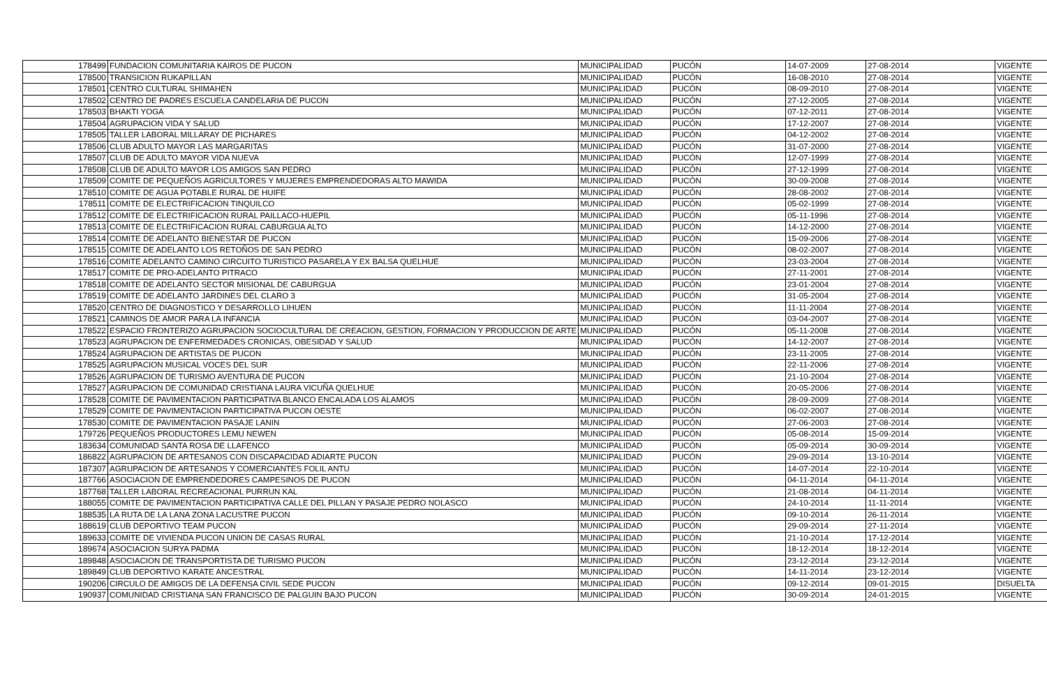| 178499 | FUNDACION COMUNITARIA KAIROS DE PUCON | MUNICIPALIDAD | PUCÓN | 14-07-2009 | 27-08-2014 | VIGENTE |
| 178500 | TRANSICION RUKAPILLAN | MUNICIPALIDAD | PUCÓN | 16-08-2010 | 27-08-2014 | VIGENTE |
| 178501 | CENTRO CULTURAL SHIMAHEN | MUNICIPALIDAD | PUCÓN | 08-09-2010 | 27-08-2014 | VIGENTE |
| 178502 | CENTRO DE PADRES ESCUELA CANDELARIA DE PUCON | MUNICIPALIDAD | PUCÓN | 27-12-2005 | 27-08-2014 | VIGENTE |
| 178503 | BHAKTI YOGA | MUNICIPALIDAD | PUCÓN | 07-12-2011 | 27-08-2014 | VIGENTE |
| 178504 | AGRUPACION VIDA Y SALUD | MUNICIPALIDAD | PUCÓN | 17-12-2007 | 27-08-2014 | VIGENTE |
| 178505 | TALLER LABORAL MILLARAY DE PICHARES | MUNICIPALIDAD | PUCÓN | 04-12-2002 | 27-08-2014 | VIGENTE |
| 178506 | CLUB ADULTO MAYOR LAS MARGARITAS | MUNICIPALIDAD | PUCÓN | 31-07-2000 | 27-08-2014 | VIGENTE |
| 178507 | CLUB DE ADULTO MAYOR VIDA NUEVA | MUNICIPALIDAD | PUCÓN | 12-07-1999 | 27-08-2014 | VIGENTE |
| 178508 | CLUB DE ADULTO MAYOR LOS AMIGOS SAN PEDRO | MUNICIPALIDAD | PUCÓN | 27-12-1999 | 27-08-2014 | VIGENTE |
| 178509 | COMITE DE PEQUEÑOS AGRICULTORES Y MUJERES EMPRENDEDORAS ALTO MAWIDA | MUNICIPALIDAD | PUCÓN | 30-09-2008 | 27-08-2014 | VIGENTE |
| 178510 | COMITE DE AGUA POTABLE RURAL DE HUIFE | MUNICIPALIDAD | PUCÓN | 28-08-2002 | 27-08-2014 | VIGENTE |
| 178511 | COMITE DE ELECTRIFICACION TINQUILCO | MUNICIPALIDAD | PUCÓN | 05-02-1999 | 27-08-2014 | VIGENTE |
| 178512 | COMITE DE ELECTRIFICACION RURAL PAILLACO-HUEPIL | MUNICIPALIDAD | PUCÓN | 05-11-1996 | 27-08-2014 | VIGENTE |
| 178513 | COMITE DE ELECTRIFICACION RURAL CABURGUA ALTO | MUNICIPALIDAD | PUCÓN | 14-12-2000 | 27-08-2014 | VIGENTE |
| 178514 | COMITE DE ADELANTO BIENESTAR DE PUCON | MUNICIPALIDAD | PUCÓN | 15-09-2006 | 27-08-2014 | VIGENTE |
| 178515 | COMITE DE ADELANTO LOS RETOÑOS DE SAN PEDRO | MUNICIPALIDAD | PUCÓN | 08-02-2007 | 27-08-2014 | VIGENTE |
| 178516 | COMITE ADELANTO CAMINO CIRCUITO TURISTICO PASARELA Y EX BALSA QUELHUE | MUNICIPALIDAD | PUCÓN | 23-03-2004 | 27-08-2014 | VIGENTE |
| 178517 | COMITE DE PRO-ADELANTO PITRACO | MUNICIPALIDAD | PUCÓN | 27-11-2001 | 27-08-2014 | VIGENTE |
| 178518 | COMITE DE ADELANTO SECTOR MISIONAL DE CABURGUA | MUNICIPALIDAD | PUCÓN | 23-01-2004 | 27-08-2014 | VIGENTE |
| 178519 | COMITE DE ADELANTO JARDINES DEL CLARO 3 | MUNICIPALIDAD | PUCÓN | 31-05-2004 | 27-08-2014 | VIGENTE |
| 178520 | CENTRO DE DIAGNOSTICO Y DESARROLLO LIHUEN | MUNICIPALIDAD | PUCÓN | 11-11-2004 | 27-08-2014 | VIGENTE |
| 178521 | CAMINOS DE AMOR PARA LA INFANCIA | MUNICIPALIDAD | PUCÓN | 03-04-2007 | 27-08-2014 | VIGENTE |
| 178522 | ESPACIO FRONTERIZO AGRUPACION SOCIOCULTURAL DE CREACION, GESTION, FORMACION Y PRODUCCION DE ARTE | MUNICIPALIDAD | PUCÓN | 05-11-2008 | 27-08-2014 | VIGENTE |
| 178523 | AGRUPACION DE ENFERMEDADES CRONICAS, OBESIDAD Y SALUD | MUNICIPALIDAD | PUCÓN | 14-12-2007 | 27-08-2014 | VIGENTE |
| 178524 | AGRUPACION DE ARTISTAS DE PUCON | MUNICIPALIDAD | PUCÓN | 23-11-2005 | 27-08-2014 | VIGENTE |
| 178525 | AGRUPACION MUSICAL VOCES DEL SUR | MUNICIPALIDAD | PUCÓN | 22-11-2006 | 27-08-2014 | VIGENTE |
| 178526 | AGRUPACION DE TURISMO AVENTURA DE PUCON | MUNICIPALIDAD | PUCÓN | 21-10-2004 | 27-08-2014 | VIGENTE |
| 178527 | AGRUPACION DE COMUNIDAD CRISTIANA LAURA VICUÑA QUELHUE | MUNICIPALIDAD | PUCÓN | 20-05-2006 | 27-08-2014 | VIGENTE |
| 178528 | COMITE DE PAVIMENTACION PARTICIPATIVA BLANCO ENCALADA LOS ALAMOS | MUNICIPALIDAD | PUCÓN | 28-09-2009 | 27-08-2014 | VIGENTE |
| 178529 | COMITE DE PAVIMENTACION PARTICIPATIVA PUCON OESTE | MUNICIPALIDAD | PUCÓN | 06-02-2007 | 27-08-2014 | VIGENTE |
| 178530 | COMITE DE PAVIMENTACION PASAJE LANIN | MUNICIPALIDAD | PUCÓN | 27-06-2003 | 27-08-2014 | VIGENTE |
| 179726 | PEQUEÑOS PRODUCTORES LEMU NEWEN | MUNICIPALIDAD | PUCÓN | 05-08-2014 | 15-09-2014 | VIGENTE |
| 183634 | COMUNIDAD SANTA ROSA DE LLAFENCO | MUNICIPALIDAD | PUCÓN | 05-09-2014 | 30-09-2014 | VIGENTE |
| 186822 | AGRUPACION DE ARTESANOS CON DISCAPACIDAD ADIARTE PUCON | MUNICIPALIDAD | PUCÓN | 29-09-2014 | 13-10-2014 | VIGENTE |
| 187307 | AGRUPACION DE ARTESANOS Y COMERCIANTES FOLIL ANTU | MUNICIPALIDAD | PUCÓN | 14-07-2014 | 22-10-2014 | VIGENTE |
| 187766 | ASOCIACION DE EMPRENDEDORES CAMPESINOS DE PUCON | MUNICIPALIDAD | PUCÓN | 04-11-2014 | 04-11-2014 | VIGENTE |
| 187768 | TALLER LABORAL RECREACIONAL PURRUN KAL | MUNICIPALIDAD | PUCÓN | 21-08-2014 | 04-11-2014 | VIGENTE |
| 188055 | COMITE DE PAVIMENTACION PARTICIPATIVA CALLE DEL PILLAN Y PASAJE PEDRO NOLASCO | MUNICIPALIDAD | PUCÓN | 24-10-2014 | 11-11-2014 | VIGENTE |
| 188535 | LA RUTA DE LA LANA ZONA LACUSTRE PUCON | MUNICIPALIDAD | PUCÓN | 09-10-2014 | 26-11-2014 | VIGENTE |
| 188619 | CLUB DEPORTIVO TEAM PUCON | MUNICIPALIDAD | PUCÓN | 29-09-2014 | 27-11-2014 | VIGENTE |
| 189633 | COMITE DE VIVIENDA PUCON UNION DE CASAS RURAL | MUNICIPALIDAD | PUCÓN | 21-10-2014 | 17-12-2014 | VIGENTE |
| 189674 | ASOCIACION SURYA PADMA | MUNICIPALIDAD | PUCÓN | 18-12-2014 | 18-12-2014 | VIGENTE |
| 189848 | ASOCIACION DE TRANSPORTISTA DE TURISMO PUCON | MUNICIPALIDAD | PUCÓN | 23-12-2014 | 23-12-2014 | VIGENTE |
| 189849 | CLUB DEPORTIVO KARATE ANCESTRAL | MUNICIPALIDAD | PUCÓN | 14-11-2014 | 23-12-2014 | VIGENTE |
| 190206 | CIRCULO DE AMIGOS DE LA DEFENSA CIVIL SEDE PUCON | MUNICIPALIDAD | PUCÓN | 09-12-2014 | 09-01-2015 | DISUELTA |
| 190937 | COMUNIDAD CRISTIANA SAN FRANCISCO DE PALGUIN BAJO PUCON | MUNICIPALIDAD | PUCÓN | 30-09-2014 | 24-01-2015 | VIGENTE |